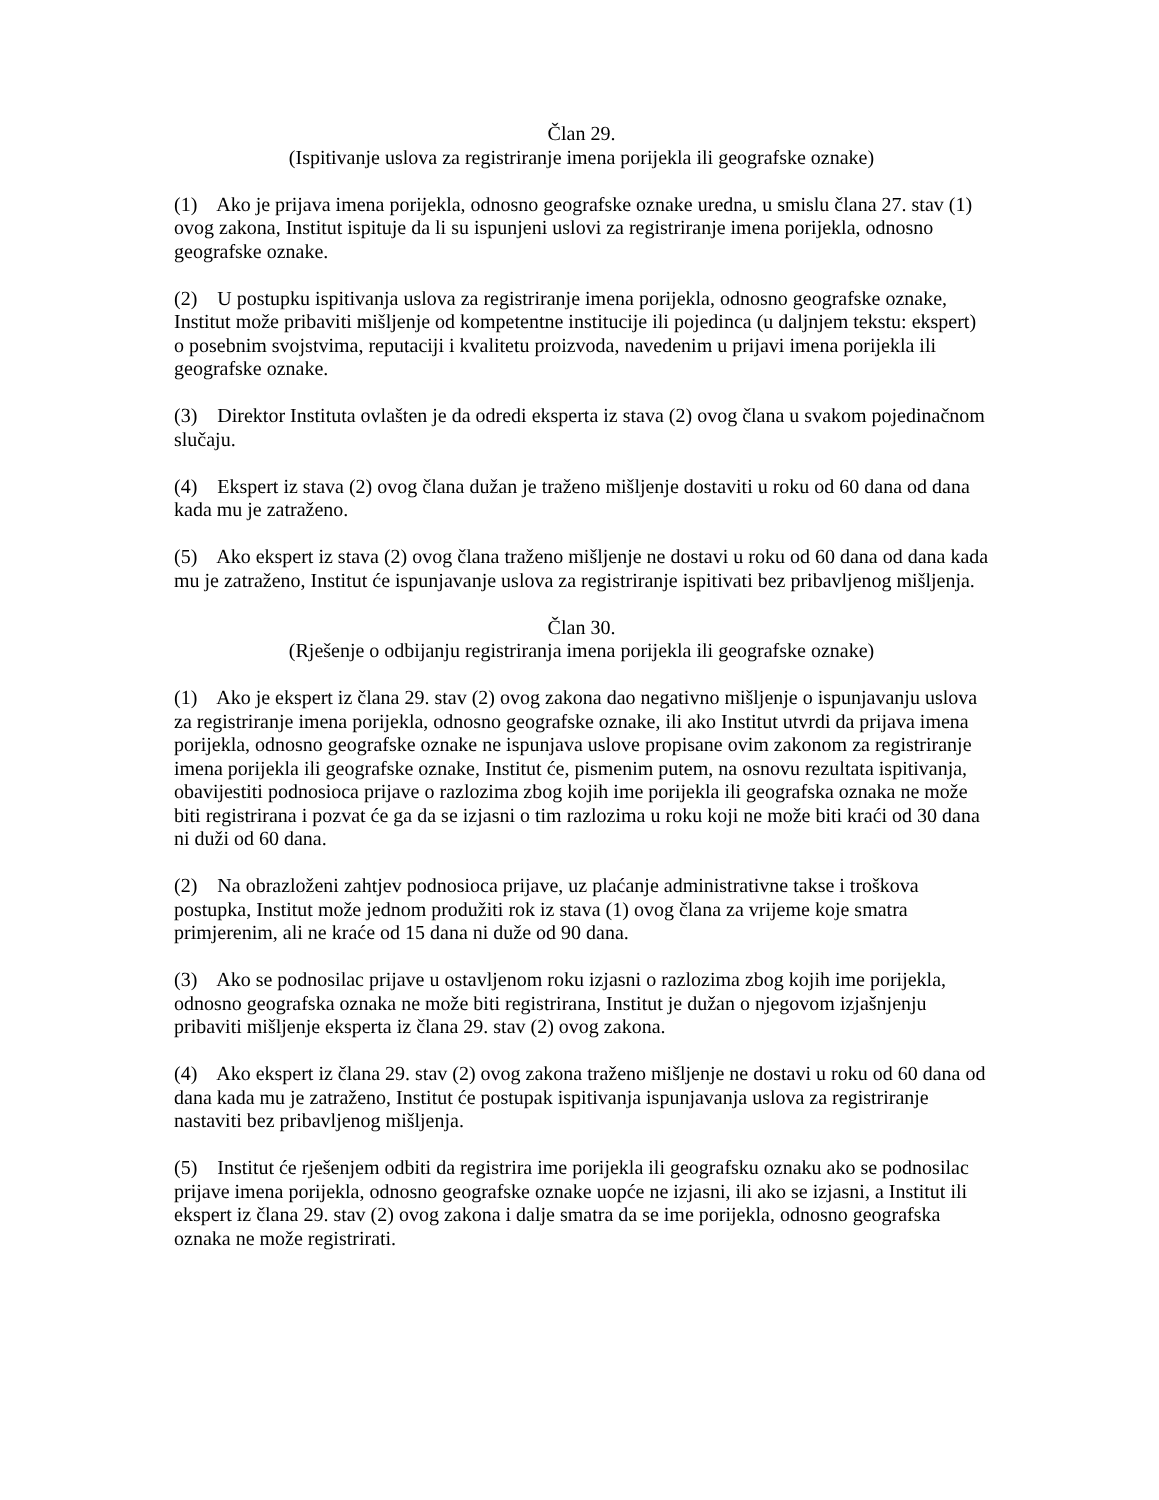Član 29.
(Ispitivanje uslova za registriranje imena porijekla ili geografske oznake)
(1) Ako je prijava imena porijekla, odnosno geografske oznake uredna, u smislu člana 27. stav (1) ovog zakona, Institut ispituje da li su ispunjeni uslovi za registriranje imena porijekla, odnosno geografske oznake.
(2) U postupku ispitivanja uslova za registriranje imena porijekla, odnosno geografske oznake, Institut može pribaviti mišljenje od kompetentne institucije ili pojedinca (u daljnjem tekstu: ekspert) o posebnim svojstvima, reputaciji i kvalitetu proizvoda, navedenim u prijavi imena porijekla ili geografske oznake.
(3) Direktor Instituta ovlašten je da odredi eksperta iz stava (2) ovog člana u svakom pojedinačnom slučaju.
(4) Ekspert iz stava (2) ovog člana dužan je traženo mišljenje dostaviti u roku od 60 dana od dana kada mu je zatraženo.
(5) Ako ekspert iz stava (2) ovog člana traženo mišljenje ne dostavi u roku od 60 dana od dana kada mu je zatraženo, Institut će ispunjavanje uslova za registriranje ispitivati bez pribavljenog mišljenja.
Član 30.
(Rješenje o odbijanju registriranja imena porijekla ili geografske oznake)
(1) Ako je ekspert iz člana 29. stav (2) ovog zakona dao negativno mišljenje o ispunjavanju uslova za registriranje imena porijekla, odnosno geografske oznake, ili ako Institut utvrdi da prijava imena porijekla, odnosno geografske oznake ne ispunjava uslove propisane ovim zakonom za registriranje imena porijekla ili geografske oznake, Institut će, pismenim putem, na osnovu rezultata ispitivanja, obavijestiti podnosioca prijave o razlozima zbog kojih ime porijekla ili geografska oznaka ne može biti registrirana i pozvat će ga da se izjasni o tim razlozima u roku koji ne može biti kraći od 30 dana ni duži od 60 dana.
(2) Na obrazloženi zahtjev podnosioca prijave, uz plaćanje administrativne takse i troškova postupka, Institut može jednom produžiti rok iz stava (1) ovog člana za vrijeme koje smatra primjerenim, ali ne kraće od 15 dana ni duže od 90 dana.
(3) Ako se podnosilac prijave u ostavljenom roku izjasni o razlozima zbog kojih ime porijekla, odnosno geografska oznaka ne može biti registrirana, Institut je dužan o njegovom izjašnjenju pribaviti mišljenje eksperta iz člana 29. stav (2) ovog zakona.
(4) Ako ekspert iz člana 29. stav (2) ovog zakona traženo mišljenje ne dostavi u roku od 60 dana od dana kada mu je zatraženo, Institut će postupak ispitivanja ispunjavanja uslova za registriranje nastaviti bez pribavljenog mišljenja.
(5) Institut će rješenjem odbiti da registrira ime porijekla ili geografsku oznaku ako se podnosilac prijave imena porijekla, odnosno geografske oznake uopće ne izjasni, ili ako se izjasni, a Institut ili ekspert iz člana 29. stav (2) ovog zakona i dalje smatra da se ime porijekla, odnosno geografska oznaka ne može registrirati.